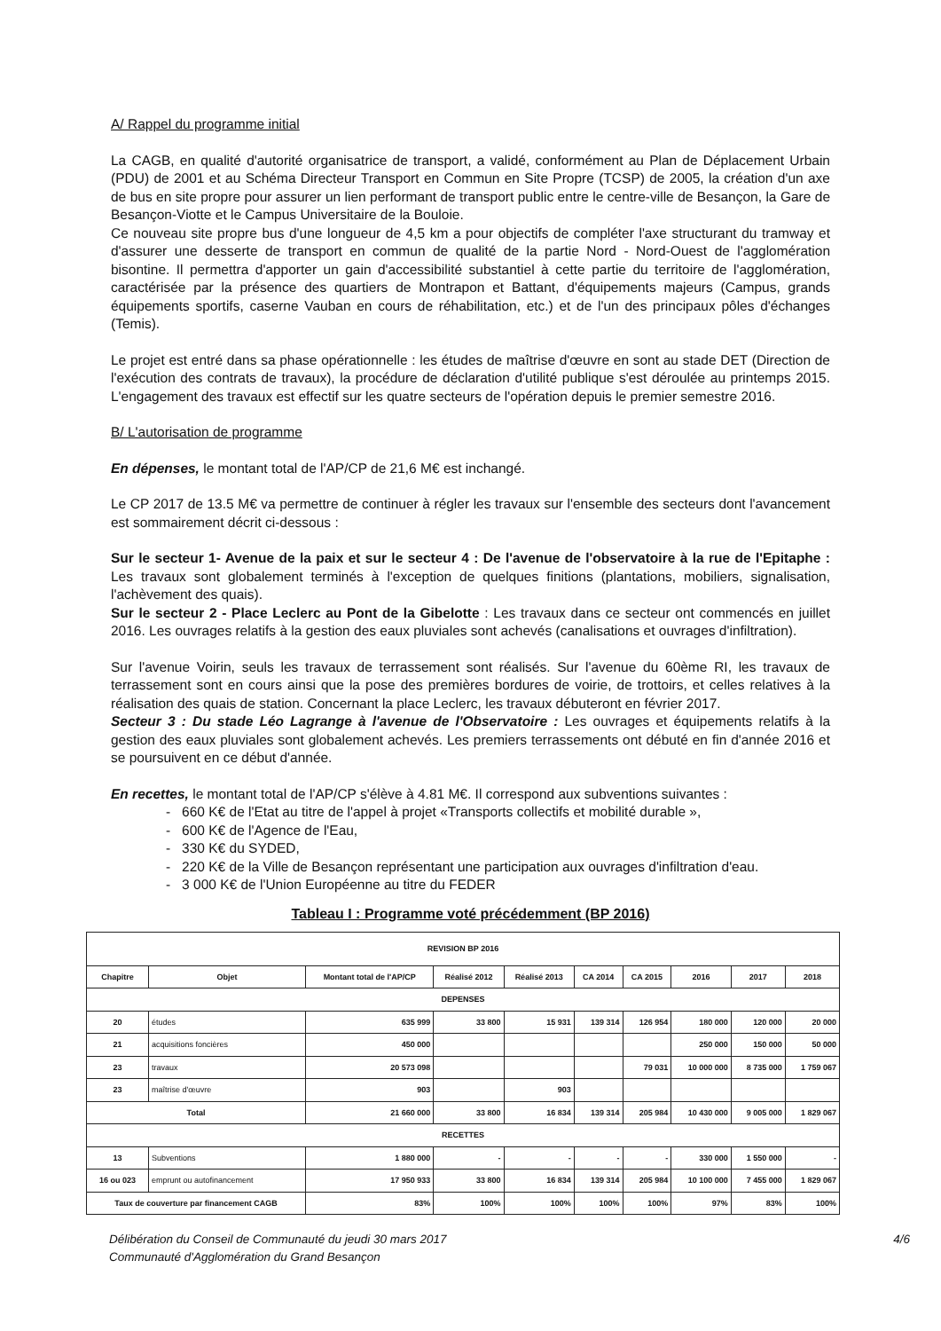A/ Rappel du programme initial
La CAGB, en qualité d'autorité organisatrice de transport, a validé, conformément au Plan de Déplacement Urbain (PDU) de 2001 et au Schéma Directeur Transport en Commun en Site Propre (TCSP) de 2005, la création d'un axe de bus en site propre pour assurer un lien performant de transport public entre le centre-ville de Besançon, la Gare de Besançon-Viotte et le Campus Universitaire de la Bouloie.
Ce nouveau site propre bus d'une longueur de 4,5 km a pour objectifs de compléter l'axe structurant du tramway et d'assurer une desserte de transport en commun de qualité de la partie Nord - Nord-Ouest de l'agglomération bisontine. Il permettra d'apporter un gain d'accessibilité substantiel à cette partie du territoire de l'agglomération, caractérisée par la présence des quartiers de Montrapon et Battant, d'équipements majeurs (Campus, grands équipements sportifs, caserne Vauban en cours de réhabilitation, etc.) et de l'un des principaux pôles d'échanges (Temis).
Le projet est entré dans sa phase opérationnelle : les études de maîtrise d'œuvre en sont au stade DET (Direction de l'exécution des contrats de travaux), la procédure de déclaration d'utilité publique s'est déroulée au printemps 2015. L'engagement des travaux est effectif sur les quatre secteurs de l'opération depuis le premier semestre 2016.
B/ L'autorisation de programme
En dépenses, le montant total de l'AP/CP de 21,6 M€ est inchangé.
Le CP 2017 de 13.5 M€ va permettre de continuer à régler les travaux sur l'ensemble des secteurs dont l'avancement est sommairement décrit ci-dessous :
Sur le secteur 1- Avenue de la paix et sur le secteur 4 : De l'avenue de l'observatoire à la rue de l'Epitaphe : Les travaux sont globalement terminés à l'exception de quelques finitions (plantations, mobiliers, signalisation, l'achèvement des quais).
Sur le secteur 2 - Place Leclerc au Pont de la Gibelotte : Les travaux dans ce secteur ont commencés en juillet 2016. Les ouvrages relatifs à la gestion des eaux pluviales sont achevés (canalisations et ouvrages d'infiltration).
Sur l'avenue Voirin, seuls les travaux de terrassement sont réalisés. Sur l'avenue du 60ème RI, les travaux de terrassement sont en cours ainsi que la pose des premières bordures de voirie, de trottoirs, et celles relatives à la réalisation des quais de station. Concernant la place Leclerc, les travaux débuteront en février 2017.
Secteur 3 : Du stade Léo Lagrange à l'avenue de l'Observatoire : Les ouvrages et équipements relatifs à la gestion des eaux pluviales sont globalement achevés. Les premiers terrassements ont débuté en fin d'année 2016 et se poursuivent en ce début d'année.
En recettes, le montant total de l'AP/CP s'élève à 4.81 M€. Il correspond aux subventions suivantes :
- 660 K€ de l'Etat au titre de l'appel à projet «Transports collectifs et mobilité durable »,
- 600 K€ de l'Agence de l'Eau,
- 330 K€ du SYDED,
- 220 K€ de la Ville de Besançon représentant une participation aux ouvrages d'infiltration d'eau.
- 3 000 K€ de l'Union Européenne au titre du FEDER
Tableau I : Programme voté précédemment (BP 2016)
| REVISION BP 2016 | | | | | | | | | |
| --- | --- | --- | --- | --- | --- | --- | --- | --- | --- |
| Chapitre | Objet | Montant total de l'AP/CP | Réalisé 2012 | Réalisé 2013 | CA 2014 | CA 2015 | 2016 | 2017 | 2018 |
| DEPENSES | | | | | | | | | |
| 20 | études | 635 999 | 33 800 | 15 931 | 139 314 | 126 954 | 180 000 | 120 000 | 20 000 |
| 21 | acquisitions foncières | 450 000 | | | | | 250 000 | 150 000 | 50 000 |
| 23 | travaux | 20 573 098 | | | | 79 031 | 10 000 000 | 8 735 000 | 1 759 067 |
| 23 | maîtrise d'œuvre | 903 | | 903 | | | | | |
| Total | | 21 660 000 | 33 800 | 16 834 | 139 314 | 205 984 | 10 430 000 | 9 005 000 | 1 829 067 |
| RECETTES | | | | | | | | | |
| 13 | Subventions | 1 880 000 | - | - | - | - | 330 000 | 1 550 000 | - |
| 16 ou 023 | emprunt ou autofinancement | 17 950 933 | 33 800 | 16 834 | 139 314 | 205 984 | 10 100 000 | 7 455 000 | 1 829 067 |
| Taux de couverture par financement CAGB | | 83% | 100% | 100% | 100% | 100% | 97% | 83% | 100% |
Délibération du Conseil de Communauté du jeudi 30 mars 2017
Communauté d'Agglomération du Grand Besançon
4/6